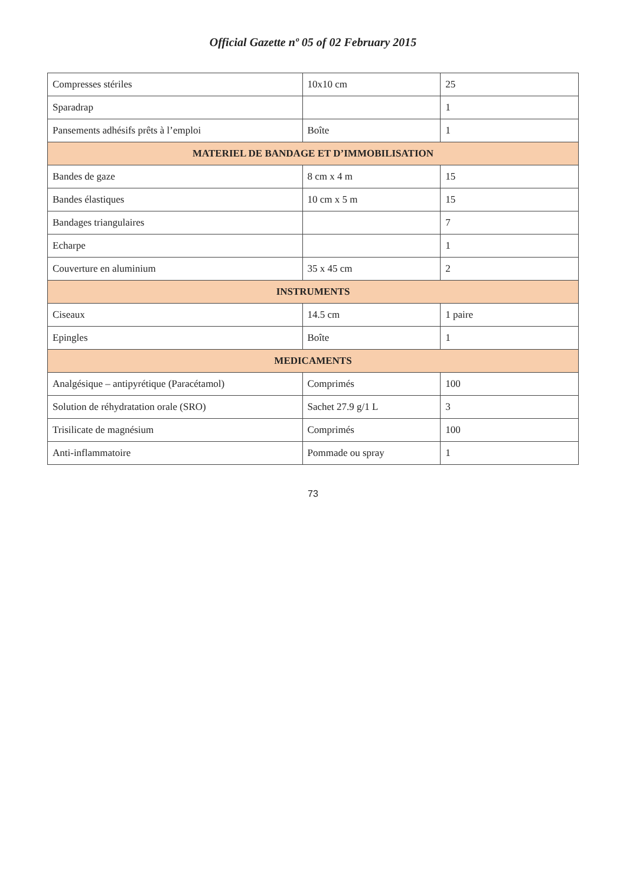Official Gazette nº 05 of 02 February 2015
| Compresses stériles | 10x10 cm | 25 |
| Sparadrap | | 1 |
| Pansements adhésifs prêts à l’emploi | Boîte | 1 |
| MATERIEL DE BANDAGE ET D’IMMOBILISATION | | |
| Bandes de gaze | 8 cm x 4 m | 15 |
| Bandes élastiques | 10 cm x 5 m | 15 |
| Bandages triangulaires | | 7 |
| Echarpe | | 1 |
| Couverture en aluminium | 35 x 45 cm | 2 |
| INSTRUMENTS | | |
| Ciseaux | 14.5 cm | 1 paire |
| Epingles | Boîte | 1 |
| MEDICAMENTS | | |
| Analgésique – antipyrétique (Paracétamol) | Comprimés | 100 |
| Solution de réhydratation orale (SRO) | Sachet 27.9 g/1 L | 3 |
| Trisilicate de magnésium | Comprimés | 100 |
| Anti-inflammatoire | Pommade ou spray | 1 |
73